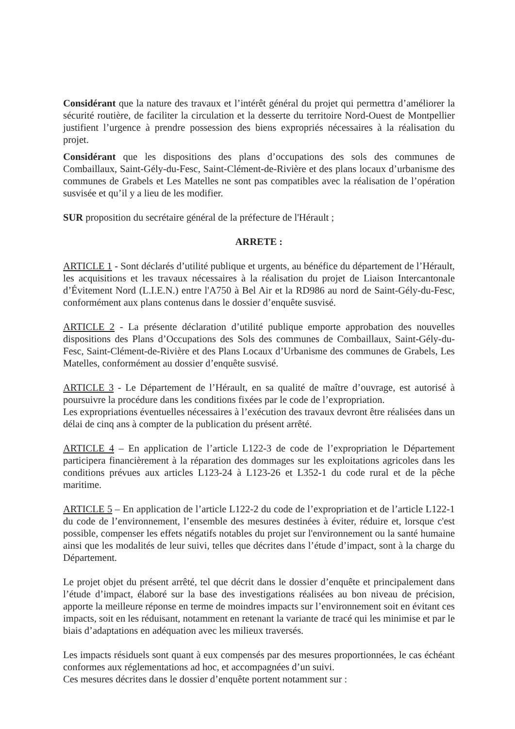Considérant que la nature des travaux et l’intérêt général du projet qui permettra d’améliorer la sécurité routière, de faciliter la circulation et la desserte du territoire Nord-Ouest de Montpellier justifient l’urgence à prendre possession des biens expropriés nécessaires à la réalisation du projet.
Considérant que les dispositions des plans d’occupations des sols des communes de Combaillaux, Saint-Gély-du-Fesc, Saint-Clément-de-Rivière et des plans locaux d’urbanisme des communes de Grabels et Les Matelles ne sont pas compatibles avec la réalisation de l’opération susvisée et qu’il y a lieu de les modifier.
SUR proposition du secrétaire général de la préfecture de l'Hérault ;
ARRETE :
ARTICLE 1 - Sont déclarés d’utilité publique et urgents, au bénéfice du département de l’Hérault, les acquisitions et les travaux nécessaires à la réalisation du projet de Liaison Intercantonale d’Évitement Nord (L.I.E.N.) entre l'A750 à Bel Air et la RD986 au nord de Saint-Gély-du-Fesc, conformément aux plans contenus dans le dossier d’enquête susvisé.
ARTICLE 2 - La présente déclaration d’utilité publique emporte approbation des nouvelles dispositions des Plans d’Occupations des Sols des communes de Combaillaux, Saint-Gély-du-Fesc, Saint-Clément-de-Rivière et des Plans Locaux d’Urbanisme des communes de Grabels, Les Matelles, conformément au dossier d’enquête susvisé.
ARTICLE 3 - Le Département de l’Hérault, en sa qualité de maître d’ouvrage, est autorisé à poursuivre la procédure dans les conditions fixées par le code de l’expropriation.
Les expropriations éventuelles nécessaires à l’exécution des travaux devront être réalisées dans un délai de cinq ans à compter de la publication du présent arrêté.
ARTICLE 4 – En application de l’article L122-3 de code de l’expropriation le Département participera financièrement à la réparation des dommages sur les exploitations agricoles dans les conditions prévues aux articles L123-24 à L123-26 et L352-1 du code rural et de la pêche maritime.
ARTICLE 5 – En application de l’article L122-2 du code de l’expropriation et de l’article L122-1 du code de l’environnement, l’ensemble des mesures destinées à éviter, réduire et, lorsque c'est possible, compenser les effets négatifs notables du projet sur l'environnement ou la santé humaine ainsi que les modalités de leur suivi, telles que décrites dans l’étude d’impact, sont à la charge du Département.
Le projet objet du présent arrêté, tel que décrit dans le dossier d’enquête et principalement dans l’étude d’impact, élaboré sur la base des investigations réalisées au bon niveau de précision, apporte la meilleure réponse en terme de moindres impacts sur l’environnement soit en évitant ces impacts, soit en les réduisant, notamment en retenant la variante de tracé qui les minimise et par le biais d’adaptations en adéquation avec les milieux traversés.
Les impacts résiduels sont quant à eux compensés par des mesures proportionnées, le cas échéant conformes aux réglementations ad hoc, et accompagnées d’un suivi.
Ces mesures décrites dans le dossier d’enquête portent notamment sur :